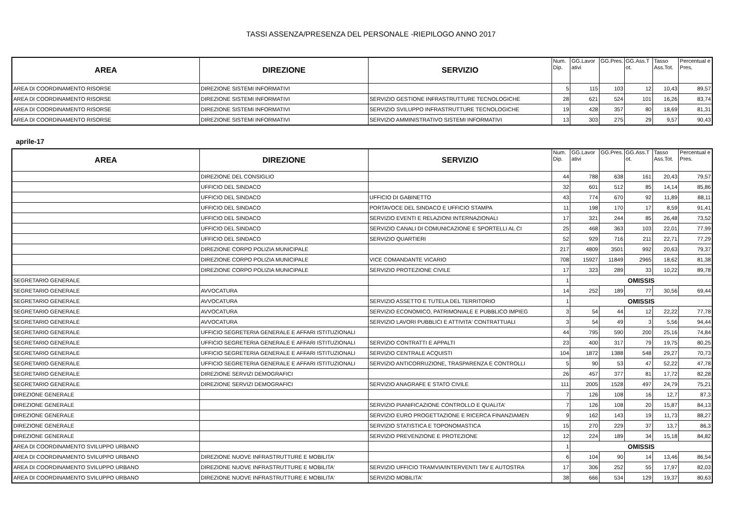TASSI ASSENZA/PRESENZA DEL PERSONALE -RIEPILOGO ANNO 2017
| AREA | DIREZIONE | SERVIZIO | Num. Dip. | GG.Lavor ativi | GG.Pres. | GG.Ass.T ot. | Tasso Ass.Tot. | Percentual e Pres. |
| --- | --- | --- | --- | --- | --- | --- | --- | --- |
| AREA DI COORDINAMENTO RISORSE | DIREZIONE SISTEMI INFORMATIVI | | 5 | 115 | 103 | 12 | 10,43 | 89,57 |
| AREA DI COORDINAMENTO RISORSE | DIREZIONE SISTEMI INFORMATIVI | SERVIZIO GESTIONE INFRASTRUTTURE TECNOLOGICHE | 28 | 621 | 524 | 101 | 16,26 | 83,74 |
| AREA DI COORDINAMENTO RISORSE | DIREZIONE SISTEMI INFORMATIVI | SERVIZIO SVILUPPO INFRASTRUTTURE TECNOLOGICHE | 19 | 428 | 357 | 80 | 18,69 | 81,31 |
| AREA DI COORDINAMENTO RISORSE | DIREZIONE SISTEMI INFORMATIVI | SERVIZIO AMMINISTRATIVO SISTEMI INFORMATIVI | 13 | 303 | 275 | 29 | 9,57 | 90,43 |
aprile-17
| AREA | DIREZIONE | SERVIZIO | Num. Dip. | GG.Lavor ativi | GG.Pres. | GG.Ass.T ot. | Tasso Ass.Tot. | Percentual e Pres. |
| --- | --- | --- | --- | --- | --- | --- | --- | --- |
| | DIREZIONE DEL CONSIGLIO | | 44 | 788 | 638 | 161 | 20,43 | 79,57 |
| | UFFICIO DEL SINDACO | | 32 | 601 | 512 | 85 | 14,14 | 85,86 |
| | UFFICIO DEL SINDACO | UFFICIO DI GABINETTO | 43 | 774 | 670 | 92 | 11,89 | 88,11 |
| | UFFICIO DEL SINDACO | PORTAVOCE DEL SINDACO E UFFICIO STAMPA | 11 | 198 | 170 | 17 | 8,59 | 91,41 |
| | UFFICIO DEL SINDACO | SERVIZIO EVENTI E RELAZIONI INTERNAZIONALI | 17 | 321 | 244 | 85 | 26,48 | 73,52 |
| | UFFICIO DEL SINDACO | SERVIZIO CANALI DI COMUNICAZIONE E SPORTELLI AL CI | 25 | 468 | 363 | 103 | 22,01 | 77,99 |
| | UFFICIO DEL SINDACO | SERVIZIO QUARTIERI | 52 | 929 | 716 | 211 | 22,71 | 77,29 |
| | DIREZIONE CORPO POLIZIA MUNICIPALE | | 217 | 4809 | 3501 | 992 | 20,63 | 79,37 |
| | DIREZIONE CORPO POLIZIA MUNICIPALE | VICE COMANDANTE VICARIO | 708 | 15927 | 11849 | 2965 | 18,62 | 81,38 |
| | DIREZIONE CORPO POLIZIA MUNICIPALE | SERVIZIO PROTEZIONE CIVILE | 17 | 323 | 289 | 33 | 10,22 | 89,78 |
| SEGRETARIO GENERALE | | | 1 | OMISSIS | | | | |
| SEGRETARIO GENERALE | AVVOCATURA | | 14 | 252 | 189 | 77 | 30,56 | 69,44 |
| SEGRETARIO GENERALE | AVVOCATURA | SERVIZIO ASSETTO E TUTELA DEL TERRITORIO | 1 | OMISSIS | | | | |
| SEGRETARIO GENERALE | AVVOCATURA | SERVIZIO ECONOMICO, PATRIMONIALE E PUBBLICO IMPIEG | 3 | 54 | 44 | 12 | 22,22 | 77,78 |
| SEGRETARIO GENERALE | AVVOCATURA | SERVIZIO LAVORI PUBBLICI E ATTIVITA' CONTRATTUALI | 3 | 54 | 49 | 3 | 5,56 | 94,44 |
| SEGRETARIO GENERALE | UFFICIO SEGRETERIA GENERALE E AFFARI ISTITUZIONALI | | 44 | 795 | 590 | 200 | 25,16 | 74,84 |
| SEGRETARIO GENERALE | UFFICIO SEGRETERIA GENERALE E AFFARI ISTITUZIONALI | SERVIZIO CONTRATTI E APPALTI | 23 | 400 | 317 | 79 | 19,75 | 80,25 |
| SEGRETARIO GENERALE | UFFICIO SEGRETERIA GENERALE E AFFARI ISTITUZIONALI | SERVIZIO CENTRALE ACQUISTI | 104 | 1872 | 1388 | 548 | 29,27 | 70,73 |
| SEGRETARIO GENERALE | UFFICIO SEGRETERIA GENERALE E AFFARI ISTITUZIONALI | SERVIZIO ANTICORRUZIONE, TRASPARENZA E CONTROLLI | 5 | 90 | 53 | 47 | 52,22 | 47,78 |
| SEGRETARIO GENERALE | DIREZIONE SERVIZI DEMOGRAFICI | | 26 | 457 | 377 | 81 | 17,72 | 82,28 |
| SEGRETARIO GENERALE | DIREZIONE SERVIZI DEMOGRAFICI | SERVIZIO ANAGRAFE E STATO CIVILE | 111 | 2005 | 1528 | 497 | 24,79 | 75,21 |
| DIREZIONE GENERALE | | | 7 | 126 | 108 | 16 | 12,7 | 87,3 |
| DIREZIONE GENERALE | | SERVIZIO PIANIFICAZIONE CONTROLLO E QUALITA' | 7 | 126 | 108 | 20 | 15,87 | 84,13 |
| DIREZIONE GENERALE | | SERVIZIO EURO PROGETTAZIONE E RICERCA FINANZIAMEN | 9 | 162 | 143 | 19 | 11,73 | 88,27 |
| DIREZIONE GENERALE | | SERVIZIO STATISTICA E TOPONOMASTICA | 15 | 270 | 229 | 37 | 13,7 | 86,3 |
| DIREZIONE GENERALE | | SERVIZIO PREVENZIONE E PROTEZIONE | 12 | 224 | 189 | 34 | 15,18 | 84,82 |
| AREA DI COORDINAMENTO SVILUPPO URBANO | | | 1 | OMISSIS | | | | |
| AREA DI COORDINAMENTO SVILUPPO URBANO | DIREZIONE NUOVE INFRASTRUTTURE E MOBILITA' | | 6 | 104 | 90 | 14 | 13,46 | 86,54 |
| AREA DI COORDINAMENTO SVILUPPO URBANO | DIREZIONE NUOVE INFRASTRUTTURE E MOBILITA' | SERVIZIO UFFICIO TRAMVIA/INTERVENTI TAV E AUTOSTRA | 17 | 306 | 252 | 55 | 17,97 | 82,03 |
| AREA DI COORDINAMENTO SVILUPPO URBANO | DIREZIONE NUOVE INFRASTRUTTURE E MOBILITA' | SERVIZIO MOBILITA' | 38 | 666 | 534 | 129 | 19,37 | 80,63 |